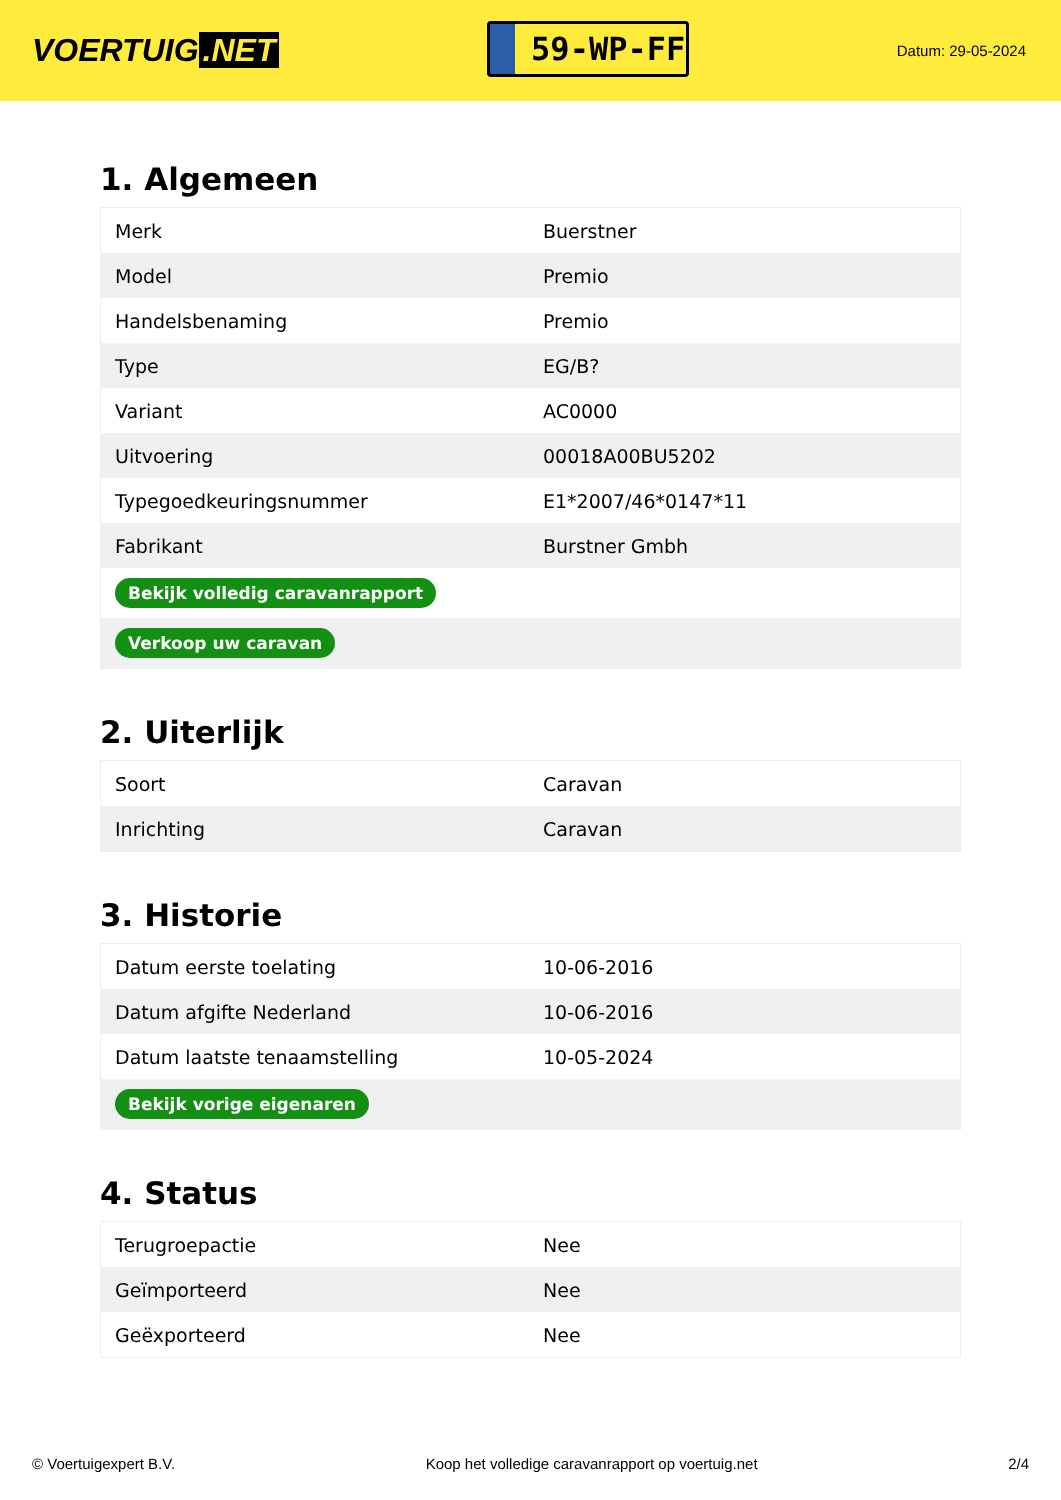VOERTUIG.NET
59-WP-FF
Datum: 29-05-2024
1. Algemeen
| Merk | Buerstner |
| Model | Premio |
| Handelsbenaming | Premio |
| Type | EG/B? |
| Variant | AC0000 |
| Uitvoering | 00018A00BU5202 |
| Typegoedkeuringsnummer | E1*2007/46*0147*11 |
| Fabrikant | Burstner Gmbh |
| Bekijk volledig caravanrapport | |
| Verkoop uw caravan | |
2. Uiterlijk
| Soort | Caravan |
| Inrichting | Caravan |
3. Historie
| Datum eerste toelating | 10-06-2016 |
| Datum afgifte Nederland | 10-06-2016 |
| Datum laatste tenaamstelling | 10-05-2024 |
| Bekijk vorige eigenaren | |
4. Status
| Terugroepactie | Nee |
| Geïmporteerd | Nee |
| Geëxporteerd | Nee |
© Voertuigexpert B.V. Koop het volledige caravanrapport op voertuig.net 2/4